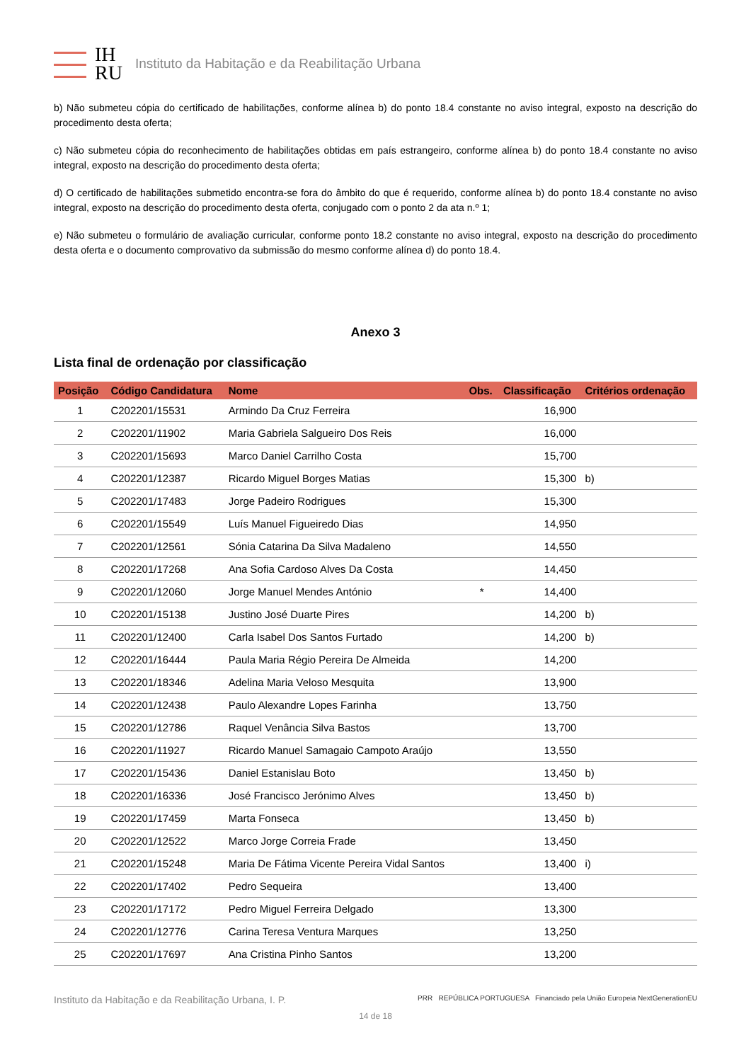IH
RU
Instituto da Habitação e da Reabilitação Urbana
b) Não submeteu cópia do certificado de habilitações, conforme alínea b) do ponto 18.4 constante no aviso integral, exposto na descrição do procedimento desta oferta;
c) Não submeteu cópia do reconhecimento de habilitações obtidas em país estrangeiro, conforme alínea b) do ponto 18.4 constante no aviso integral, exposto na descrição do procedimento desta oferta;
d) O certificado de habilitações submetido encontra-se fora do âmbito do que é requerido, conforme alínea b) do ponto 18.4 constante no aviso integral, exposto na descrição do procedimento desta oferta, conjugado com o ponto 2 da ata n.º 1;
e) Não submeteu o formulário de avaliação curricular, conforme ponto 18.2 constante no aviso integral, exposto na descrição do procedimento desta oferta e o documento comprovativo da submissão do mesmo conforme alínea d) do ponto 18.4.
Anexo 3
Lista final de ordenação por classificação
| Posição | Código Candidatura | Nome | Obs. | Classificação | Critérios ordenação |
| --- | --- | --- | --- | --- | --- |
| 1 | C202201/15531 | Armindo Da Cruz Ferreira | | 16,900 | |
| 2 | C202201/11902 | Maria Gabriela Salgueiro Dos Reis | | 16,000 | |
| 3 | C202201/15693 | Marco Daniel Carrilho Costa | | 15,700 | |
| 4 | C202201/12387 | Ricardo Miguel Borges Matias | | 15,300 | b) |
| 5 | C202201/17483 | Jorge Padeiro Rodrigues | | 15,300 | |
| 6 | C202201/15549 | Luís Manuel Figueiredo Dias | | 14,950 | |
| 7 | C202201/12561 | Sónia Catarina Da Silva Madaleno | | 14,550 | |
| 8 | C202201/17268 | Ana Sofia Cardoso Alves Da Costa | | 14,450 | |
| 9 | C202201/12060 | Jorge Manuel Mendes António | * | 14,400 | |
| 10 | C202201/15138 | Justino José Duarte Pires | | 14,200 | b) |
| 11 | C202201/12400 | Carla Isabel Dos Santos Furtado | | 14,200 | b) |
| 12 | C202201/16444 | Paula Maria Régio Pereira De Almeida | | 14,200 | |
| 13 | C202201/18346 | Adelina Maria Veloso Mesquita | | 13,900 | |
| 14 | C202201/12438 | Paulo Alexandre Lopes Farinha | | 13,750 | |
| 15 | C202201/12786 | Raquel Venância Silva Bastos | | 13,700 | |
| 16 | C202201/11927 | Ricardo Manuel Samagaio Campoto Araújo | | 13,550 | |
| 17 | C202201/15436 | Daniel Estanislau Boto | | 13,450 | b) |
| 18 | C202201/16336 | José Francisco Jerónimo Alves | | 13,450 | b) |
| 19 | C202201/17459 | Marta Fonseca | | 13,450 | b) |
| 20 | C202201/12522 | Marco Jorge Correia Frade | | 13,450 | |
| 21 | C202201/15248 | Maria De Fátima Vicente Pereira Vidal Santos | | 13,400 | i) |
| 22 | C202201/17402 | Pedro Sequeira | | 13,400 | |
| 23 | C202201/17172 | Pedro Miguel Ferreira Delgado | | 13,300 | |
| 24 | C202201/12776 | Carina Teresa Ventura Marques | | 13,250 | |
| 25 | C202201/17697 | Ana Cristina Pinho Santos | | 13,200 | |
Instituto da Habitação e da Reabilitação Urbana, I. P. PRR REPÚBLICA PORTUGUESA Financiado pela União Europeia NextGenerationEU
14 de 18